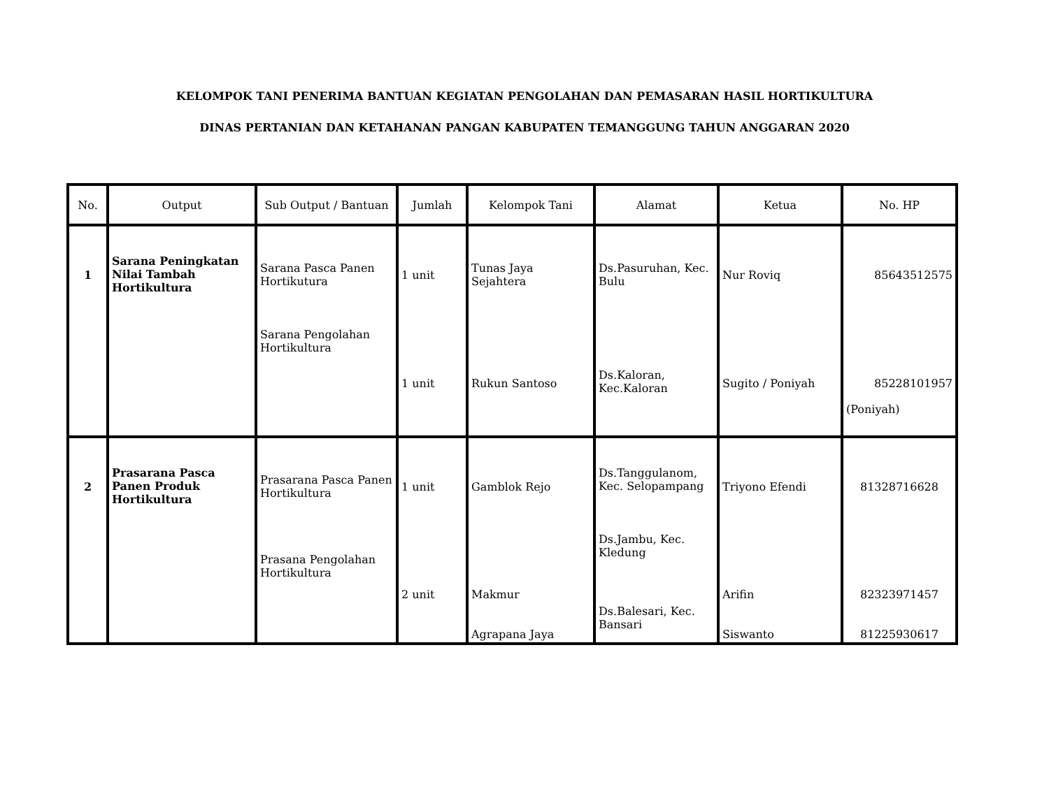KELOMPOK TANI PENERIMA BANTUAN KEGIATAN PENGOLAHAN DAN PEMASARAN HASIL HORTIKULTURA
DINAS PERTANIAN DAN KETAHANAN PANGAN KABUPATEN TEMANGGUNG TAHUN ANGGARAN 2020
| No. | Output | Sub Output / Bantuan | Jumlah | Kelompok Tani | Alamat | Ketua | No. HP |
| --- | --- | --- | --- | --- | --- | --- | --- |
| 1 | Sarana Peningkatan Nilai Tambah Hortikultura | Sarana Pasca Panen Hortikutura Sarana Pengolahan Hortikultura | 1 unit | Tunas Jaya Sejahtera | Ds.Pasuruhan, Kec. Bulu | Nur Roviq | 85643512575 |
| | | | 1 unit | Rukun Santoso | Ds.Kaloran, Kec.Kaloran | Sugito / Poniyah | 85228101957 (Poniyah) |
| 2 | Prasarana Pasca Panen Produk Hortikultura | Prasarana Pasca Panen Hortikultura Prasana Pengolahan Hortikultura | 1 unit | Gamblok Rejo | Ds.Tanggulanom, Kec. Selopampang Ds.Jambu, Kec. Kledung | Triyono Efendi | 81328716628 |
| | | | 2 unit | Makmur Agrapana Jaya | Ds.Balesari, Kec. Bansari | Arifin Siswanto | 82323971457 81225930617 |